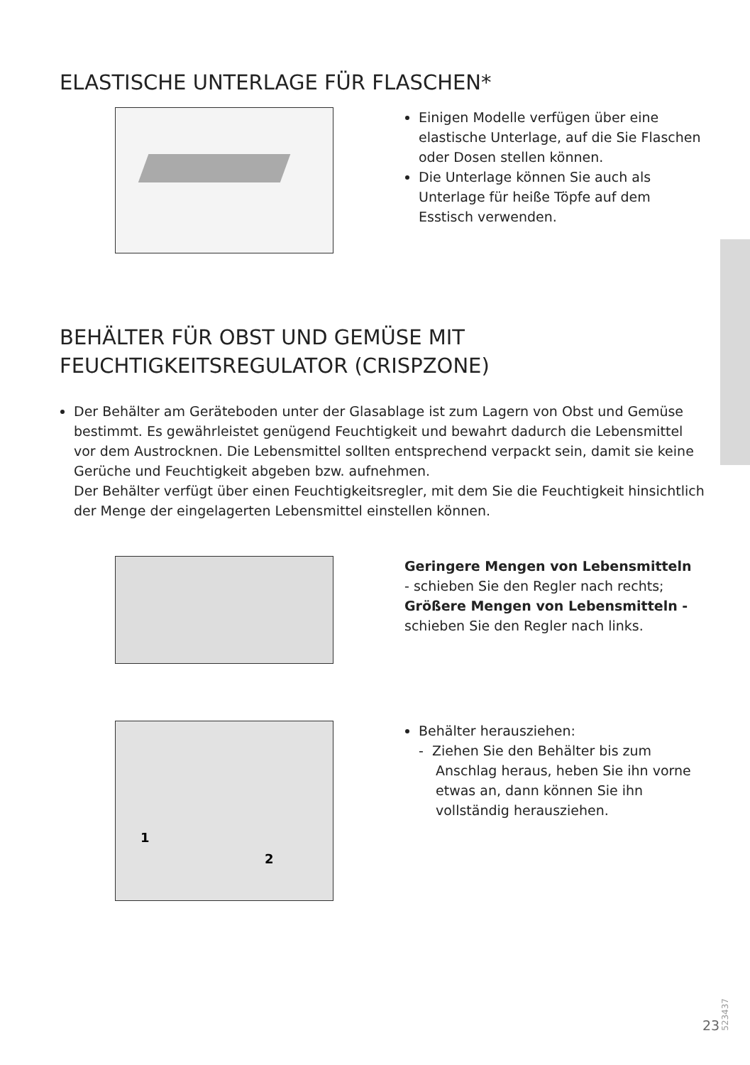ELASTISCHE UNTERLAGE FÜR FLASCHEN*
Einigen Modelle verfügen über eine elastische Unterlage, auf die Sie Flaschen oder Dosen stellen können.
Die Unterlage können Sie auch als Unterlage für heiße Töpfe auf dem Esstisch verwenden.
BEHÄLTER FÜR OBST UND GEMÜSE MIT FEUCHTIGKEITSREGULATOR (CRISPZONE)
Der Behälter am Geräteboden unter der Glasablage ist zum Lagern von Obst und Gemüse bestimmt. Es gewährleistet genügend Feuchtigkeit und bewahrt dadurch die Lebensmittel vor dem Austrocknen. Die Lebensmittel sollten entsprechend verpackt sein, damit sie keine Gerüche und Feuchtigkeit abgeben bzw. aufnehmen.
Der Behälter verfügt über einen Feuchtigkeitsregler, mit dem Sie die Feuchtigkeit hinsichtlich der Menge der eingelagerten Lebensmittel einstellen können.
Geringere Mengen von Lebensmitteln
- schieben Sie den Regler nach rechts;
Größere Mengen von Lebensmitteln -
schieben Sie den Regler nach links.
1
2
Behälter herausziehen:
- Ziehen Sie den Behälter bis zum Anschlag heraus, heben Sie ihn vorne etwas an, dann können Sie ihn vollständig herausziehen.
523437
23